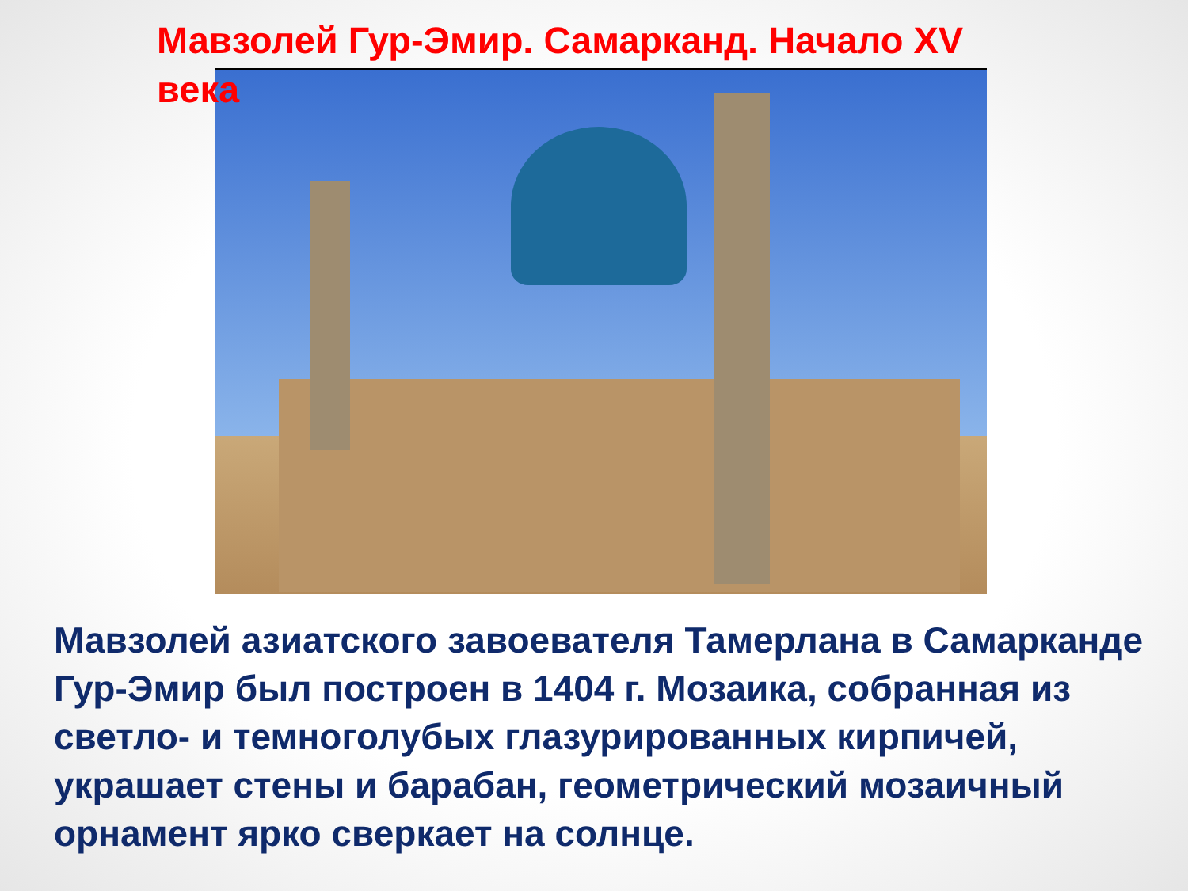Мавзолей Гур-Эмир. Самарканд. Начало XV века
Мавзолей азиатского завоевателя Тамерлана в Самарканде Гур-Эмир был построен в 1404 г. Мозаика, собранная из светло- и темноголубых глазурированных кирпичей, украшает стены и барабан, геометрический мозаичный орнамент ярко сверкает на солнце.